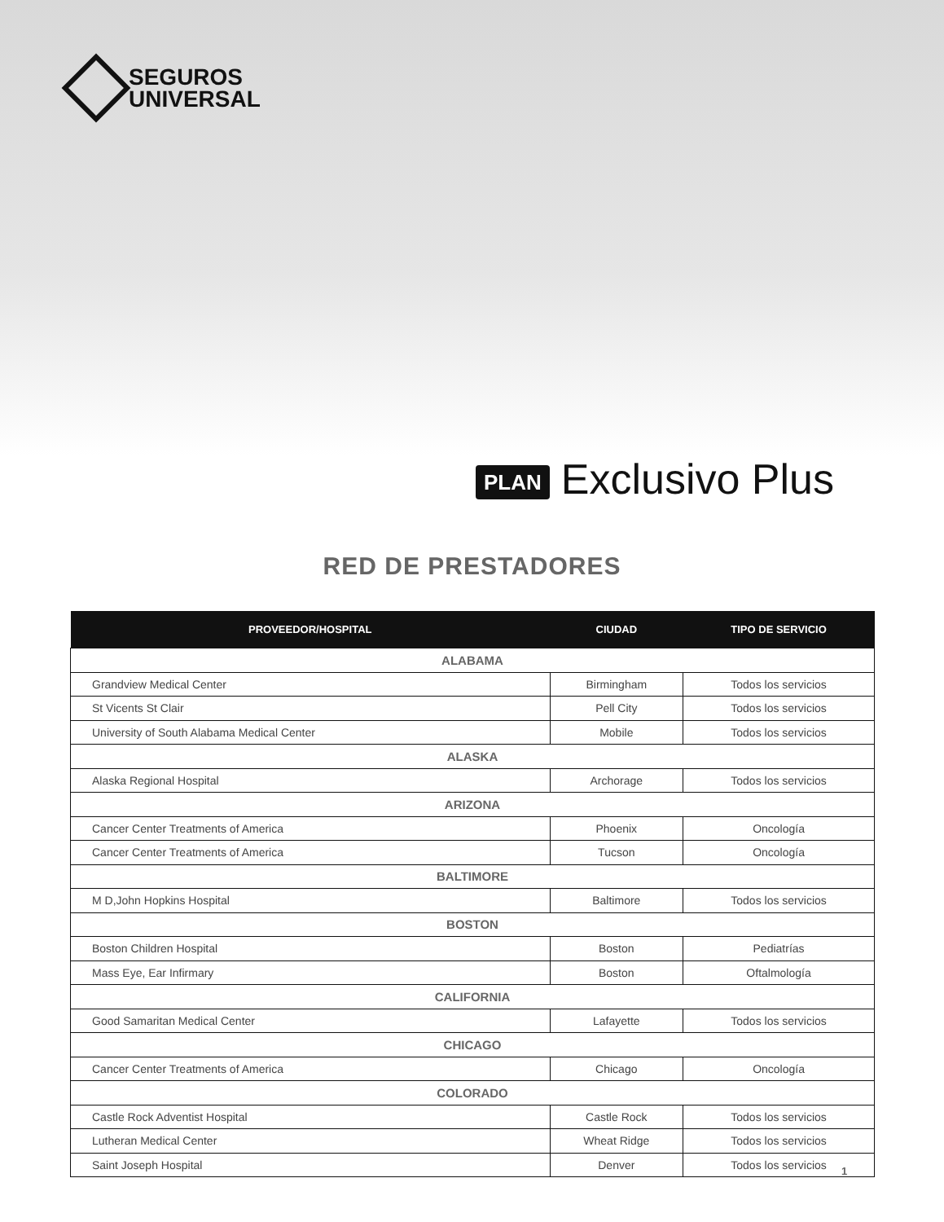SEGUROS
UNIVERSAL
PLAN Exclusivo Plus
RED DE PRESTADORES
| PROVEEDOR/HOSPITAL | CIUDAD | TIPO DE SERVICIO |
| --- | --- | --- |
| ALABAMA | | |
| Grandview Medical Center | Birmingham | Todos los servicios |
| St Vicents St Clair | Pell City | Todos los servicios |
| University of South Alabama Medical Center | Mobile | Todos los servicios |
| ALASKA | | |
| Alaska Regional Hospital | Archorage | Todos los servicios |
| ARIZONA | | |
| Cancer Center Treatments of America | Phoenix | Oncología |
| Cancer Center Treatments of America | Tucson | Oncología |
| BALTIMORE | | |
| M D,John Hopkins Hospital | Baltimore | Todos los servicios |
| BOSTON | | |
| Boston Children Hospital | Boston | Pediatrías |
| Mass Eye, Ear Infirmary | Boston | Oftalmología |
| CALIFORNIA | | |
| Good Samaritan Medical Center | Lafayette | Todos los servicios |
| CHICAGO | | |
| Cancer Center Treatments of America | Chicago | Oncología |
| COLORADO | | |
| Castle Rock Adventist Hospital | Castle Rock | Todos los servicios |
| Lutheran Medical Center | Wheat Ridge | Todos los servicios |
| Saint Joseph Hospital | Denver | Todos los servicios |
1